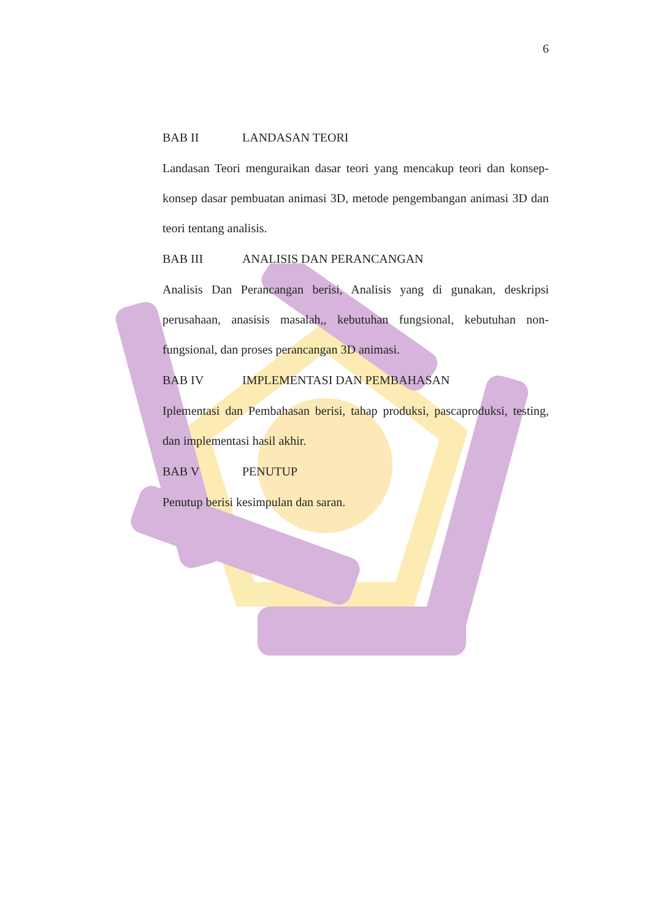6
BAB II LANDASAN TEORI
Landasan Teori menguraikan dasar teori yang mencakup teori dan konsep-konsep dasar pembuatan animasi 3D, metode pengembangan animasi 3D dan teori tentang analisis.
BAB III ANALISIS DAN PERANCANGAN
Analisis Dan Perancangan berisi, Analisis yang di gunakan, deskripsi perusahaan, anasisis masalah,, kebutuhan fungsional, kebutuhan non-fungsional, dan proses perancangan 3D animasi.
BAB IV IMPLEMENTASI DAN PEMBAHASAN
Iplementasi dan Pembahasan berisi, tahap produksi, pascaproduksi, testing, dan implementasi hasil akhir.
BAB V PENUTUP
Penutup berisi kesimpulan dan saran.